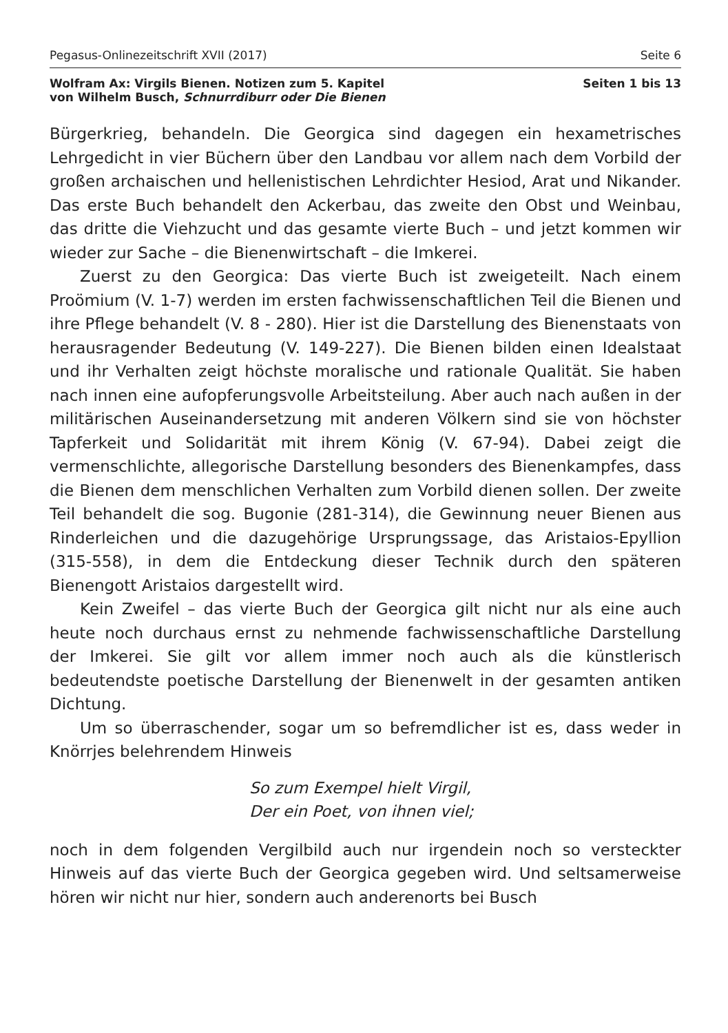Pegasus-Onlinezeitschrift XVII (2017) Seite 6
Wolfram Ax: Virgils Bienen. Notizen zum 5. Kapitel
von Wilhelm Busch, Schnurrdiburr oder Die Bienen Seiten 1 bis 13
Bürgerkrieg, behandeln. Die Georgica sind dagegen ein hexametrisches Lehrgedicht in vier Büchern über den Landbau vor allem nach dem Vorbild der großen archaischen und hellenistischen Lehrdichter Hesiod, Arat und Nikander. Das erste Buch behandelt den Ackerbau, das zweite den Obst und Weinbau, das dritte die Viehzucht und das gesamte vierte Buch – und jetzt kommen wir wieder zur Sache – die Bienenwirtschaft – die Imkerei.
Zuerst zu den Georgica: Das vierte Buch ist zweigeteilt. Nach einem Proömium (V. 1-7) werden im ersten fachwissenschaftlichen Teil die Bienen und ihre Pflege behandelt (V. 8 - 280). Hier ist die Darstellung des Bienenstaats von herausragender Bedeutung (V. 149-227). Die Bienen bilden einen Idealstaat und ihr Verhalten zeigt höchste moralische und rationale Qualität. Sie haben nach innen eine aufopferungsvolle Arbeitsteilung. Aber auch nach außen in der militärischen Auseinandersetzung mit anderen Völkern sind sie von höchster Tapferkeit und Solidarität mit ihrem König (V. 67-94). Dabei zeigt die vermenschlichte, allegorische Darstellung besonders des Bienenkampfes, dass die Bienen dem menschlichen Verhalten zum Vorbild dienen sollen. Der zweite Teil behandelt die sog. Bugonie (281-314), die Gewinnung neuer Bienen aus Rinderleichen und die dazugehörige Ursprungssage, das Aristaios-Epyllion (315-558), in dem die Entdeckung dieser Technik durch den späteren Bienengott Aristaios dargestellt wird.
Kein Zweifel – das vierte Buch der Georgica gilt nicht nur als eine auch heute noch durchaus ernst zu nehmende fachwissenschaftliche Darstellung der Imkerei. Sie gilt vor allem immer noch auch als die künstlerisch bedeutendste poetische Darstellung der Bienenwelt in der gesamten antiken Dichtung.
Um so überraschender, sogar um so befremdlicher ist es, dass weder in Knörrjes belehrendem Hinweis
So zum Exempel hielt Virgil,
Der ein Poet, von ihnen viel;
noch in dem folgenden Vergilbild auch nur irgendein noch so versteckter Hinweis auf das vierte Buch der Georgica gegeben wird. Und seltsamerweise hören wir nicht nur hier, sondern auch anderenorts bei Busch